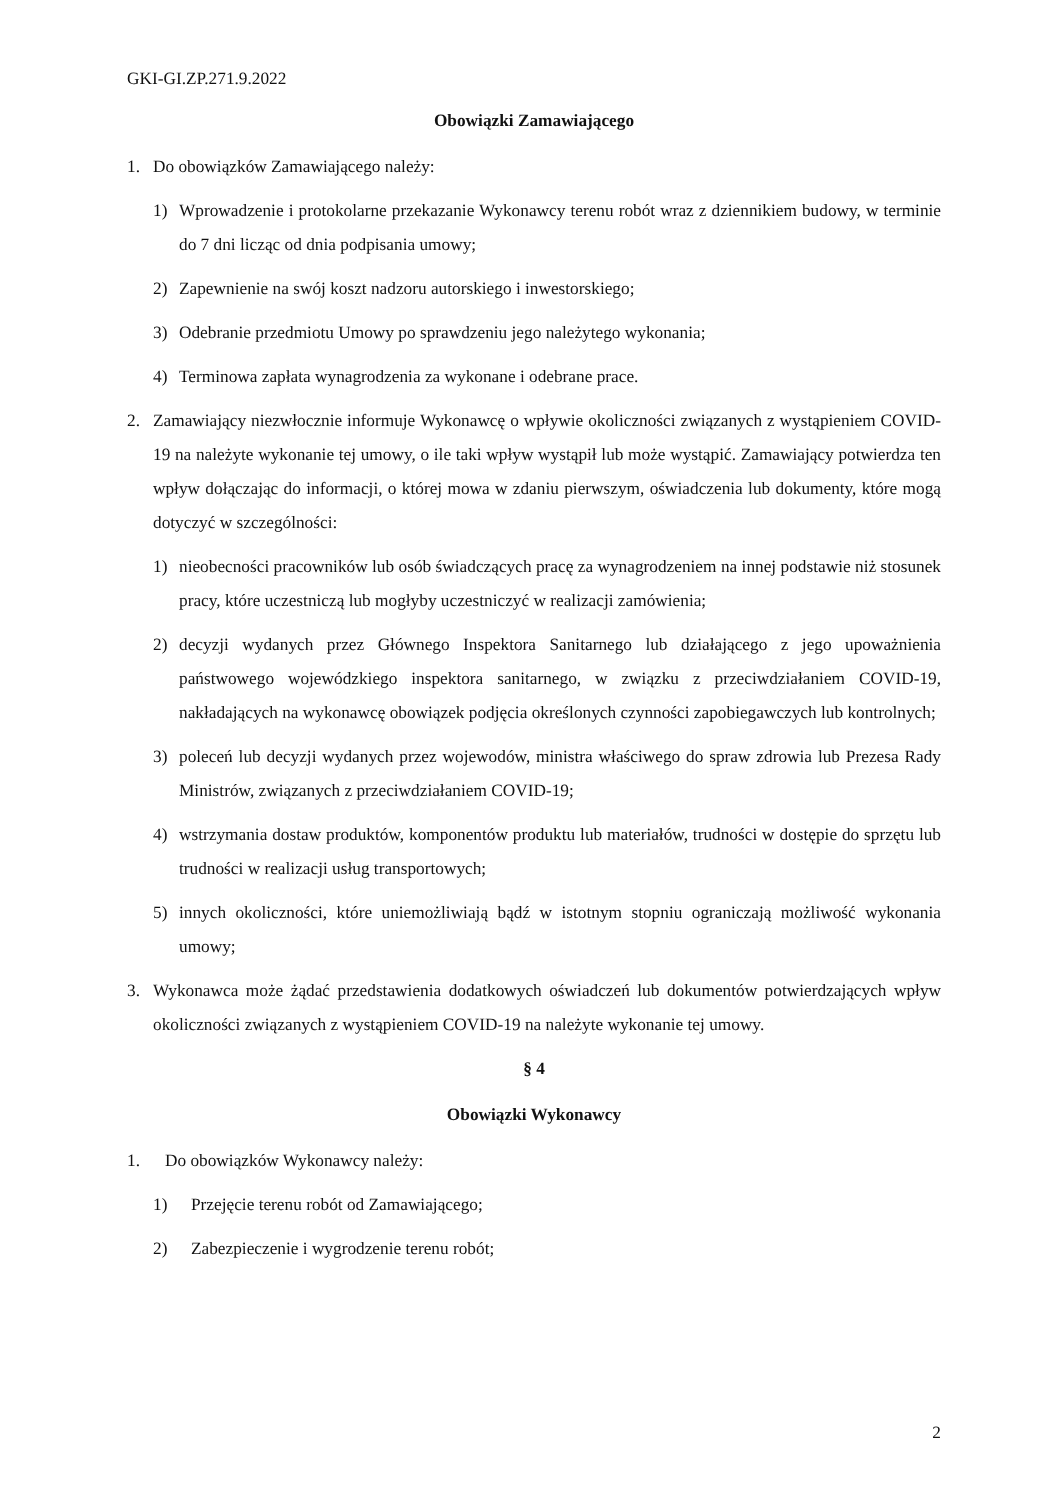GKI-GI.ZP.271.9.2022
Obowiązki Zamawiającego
1. Do obowiązków Zamawiającego należy:
1) Wprowadzenie i protokolarne przekazanie Wykonawcy terenu robót wraz z dziennikiem budowy, w terminie do 7 dni licząc od dnia podpisania umowy;
2) Zapewnienie na swój koszt nadzoru autorskiego i inwestorskiego;
3) Odebranie przedmiotu Umowy po sprawdzeniu jego należytego wykonania;
4) Terminowa zapłata wynagrodzenia za wykonane i odebrane prace.
2. Zamawiający niezwłocznie informuje Wykonawcę o wpływie okoliczności związanych z wystąpieniem COVID-19 na należyte wykonanie tej umowy, o ile taki wpływ wystąpił lub może wystąpić. Zamawiający potwierdza ten wpływ dołączając do informacji, o której mowa w zdaniu pierwszym, oświadczenia lub dokumenty, które mogą dotyczyć w szczególności:
1) nieobecności pracowników lub osób świadczących pracę za wynagrodzeniem na innej podstawie niż stosunek pracy, które uczestniczą lub mogłyby uczestniczyć w realizacji zamówienia;
2) decyzji wydanych przez Głównego Inspektora Sanitarnego lub działającego z jego upoważnienia państwowego wojewódzkiego inspektora sanitarnego, w związku z przeciwdziałaniem COVID-19, nakładających na wykonawcę obowiązek podjęcia określonych czynności zapobiegawczych lub kontrolnych;
3) poleceń lub decyzji wydanych przez wojewodów, ministra właściwego do spraw zdrowia lub Prezesa Rady Ministrów, związanych z przeciwdziałaniem COVID-19;
4) wstrzymania dostaw produktów, komponentów produktu lub materiałów, trudności w dostępie do sprzętu lub trudności w realizacji usług transportowych;
5) innych okoliczności, które uniemożliwiają bądź w istotnym stopniu ograniczają możliwość wykonania umowy;
3. Wykonawca może żądać przedstawienia dodatkowych oświadczeń lub dokumentów potwierdzających wpływ okoliczności związanych z wystąpieniem COVID-19 na należyte wykonanie tej umowy.
§ 4
Obowiązki Wykonawcy
1. Do obowiązków Wykonawcy należy:
1) Przejęcie terenu robót od Zamawiającego;
2) Zabezpieczenie i wygrodzenie terenu robót;
2